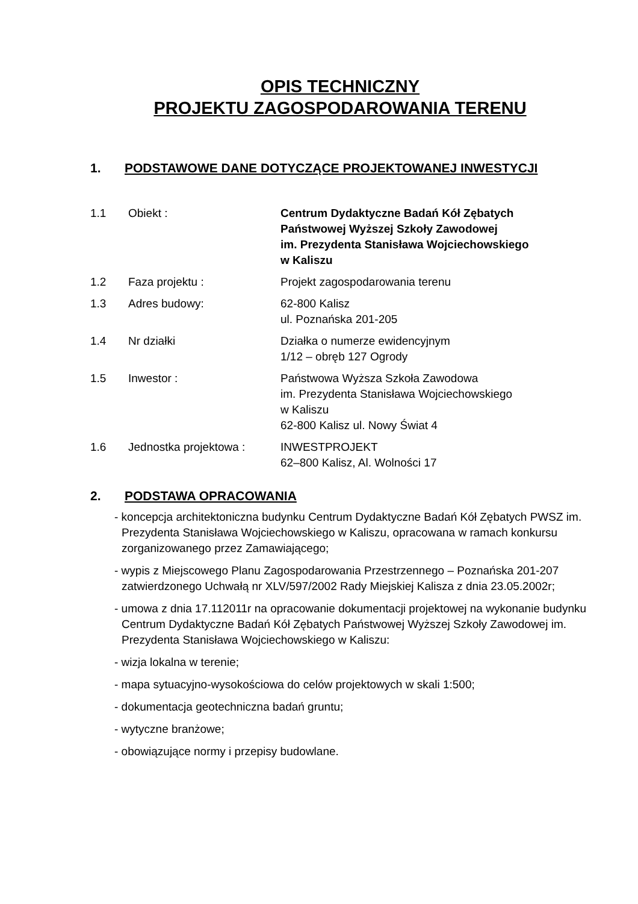OPIS TECHNICZNY
PROJEKTU ZAGOSPODAROWANIA TERENU
1. PODSTAWOWE DANE DOTYCZĄCE PROJEKTOWANEJ INWESTYCJI
| 1.1 | Obiekt : | Centrum Dydaktyczne Badań Kół Zębatych Państwowej Wyższej Szkoły Zawodowej im. Prezydenta Stanisława Wojciechowskiego w Kaliszu |
| 1.2 | Faza projektu : | Projekt zagospodarowania terenu |
| 1.3 | Adres budowy: | 62-800 Kalisz ul. Poznańska 201-205 |
| 1.4 | Nr działki | Działka o numerze ewidencyjnym 1/12 – obręb 127 Ogrody |
| 1.5 | Inwestor : | Państwowa Wyższa Szkoła Zawodowa im. Prezydenta Stanisława Wojciechowskiego w Kaliszu 62-800 Kalisz ul. Nowy Świat 4 |
| 1.6 | Jednostka projektowa : | INWESTPROJEKT 62–800 Kalisz, Al. Wolności 17 |
2. PODSTAWA OPRACOWANIA
- koncepcja architektoniczna budynku Centrum Dydaktyczne Badań Kół Zębatych PWSZ im. Prezydenta Stanisława Wojciechowskiego w Kaliszu, opracowana w ramach konkursu zorganizowanego przez Zamawiającego;
- wypis z Miejscowego Planu Zagospodarowania Przestrzennego – Poznańska 201-207 zatwierdzonego Uchwałą nr XLV/597/2002 Rady Miejskiej Kalisza z dnia 23.05.2002r;
- umowa z dnia 17.112011r na opracowanie dokumentacji projektowej na wykonanie budynku Centrum Dydaktyczne Badań Kół Zębatych Państwowej Wyższej Szkoły Zawodowej im. Prezydenta Stanisława Wojciechowskiego w Kaliszu:
- wizja lokalna w terenie;
- mapa sytuacyjno-wysokościowa do celów projektowych w skali 1:500;
- dokumentacja geotechniczna badań gruntu;
- wytyczne branżowe;
- obowiązujące normy i przepisy budowlane.